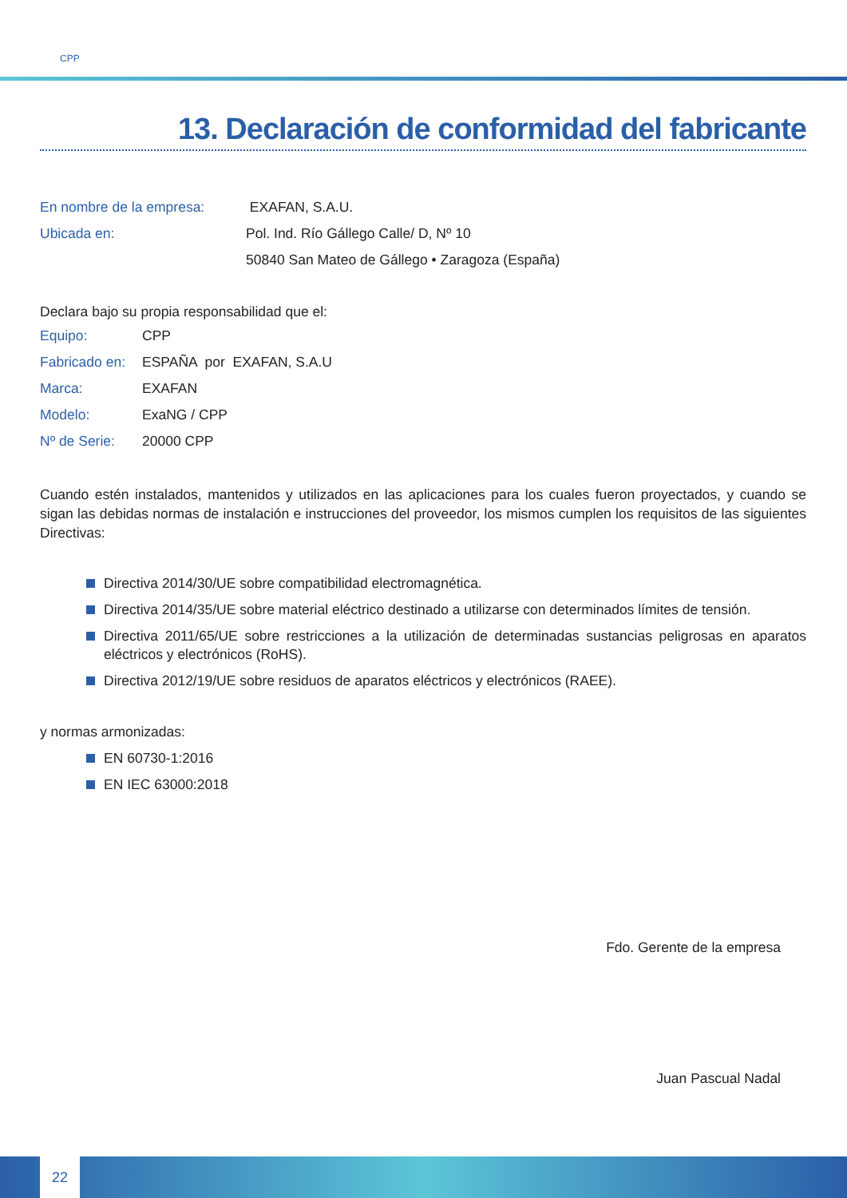CPP
13. Declaración de conformidad del fabricante
| En nombre de la empresa: | EXAFAN, S.A.U. |
| Ubicada en: | Pol. Ind. Río Gállego Calle/ D, Nº 10 |
| | 50840 San Mateo de Gállego • Zaragoza (España) |
Declara bajo su propia responsabilidad que el:
| Equipo: | CPP |
| Fabricado en: | ESPAÑA por EXAFAN, S.A.U |
| Marca: | EXAFAN |
| Modelo: | ExaNG / CPP |
| Nº de Serie: | 20000 CPP |
Cuando estén instalados, mantenidos y utilizados en las aplicaciones para los cuales fueron proyectados, y cuando se sigan las debidas normas de instalación e instrucciones del proveedor, los mismos cumplen los requisitos de las siguientes Directivas:
Directiva 2014/30/UE sobre compatibilidad electromagnética.
Directiva 2014/35/UE sobre material eléctrico destinado a utilizarse con determinados límites de tensión.
Directiva 2011/65/UE sobre restricciones a la utilización de determinadas sustancias peligrosas en aparatos eléctricos y electrónicos (RoHS).
Directiva 2012/19/UE sobre residuos de aparatos eléctricos y electrónicos (RAEE).
y normas armonizadas:
EN 60730-1:2016
EN IEC 63000:2018
Fdo. Gerente de la empresa
Juan Pascual Nadal
22